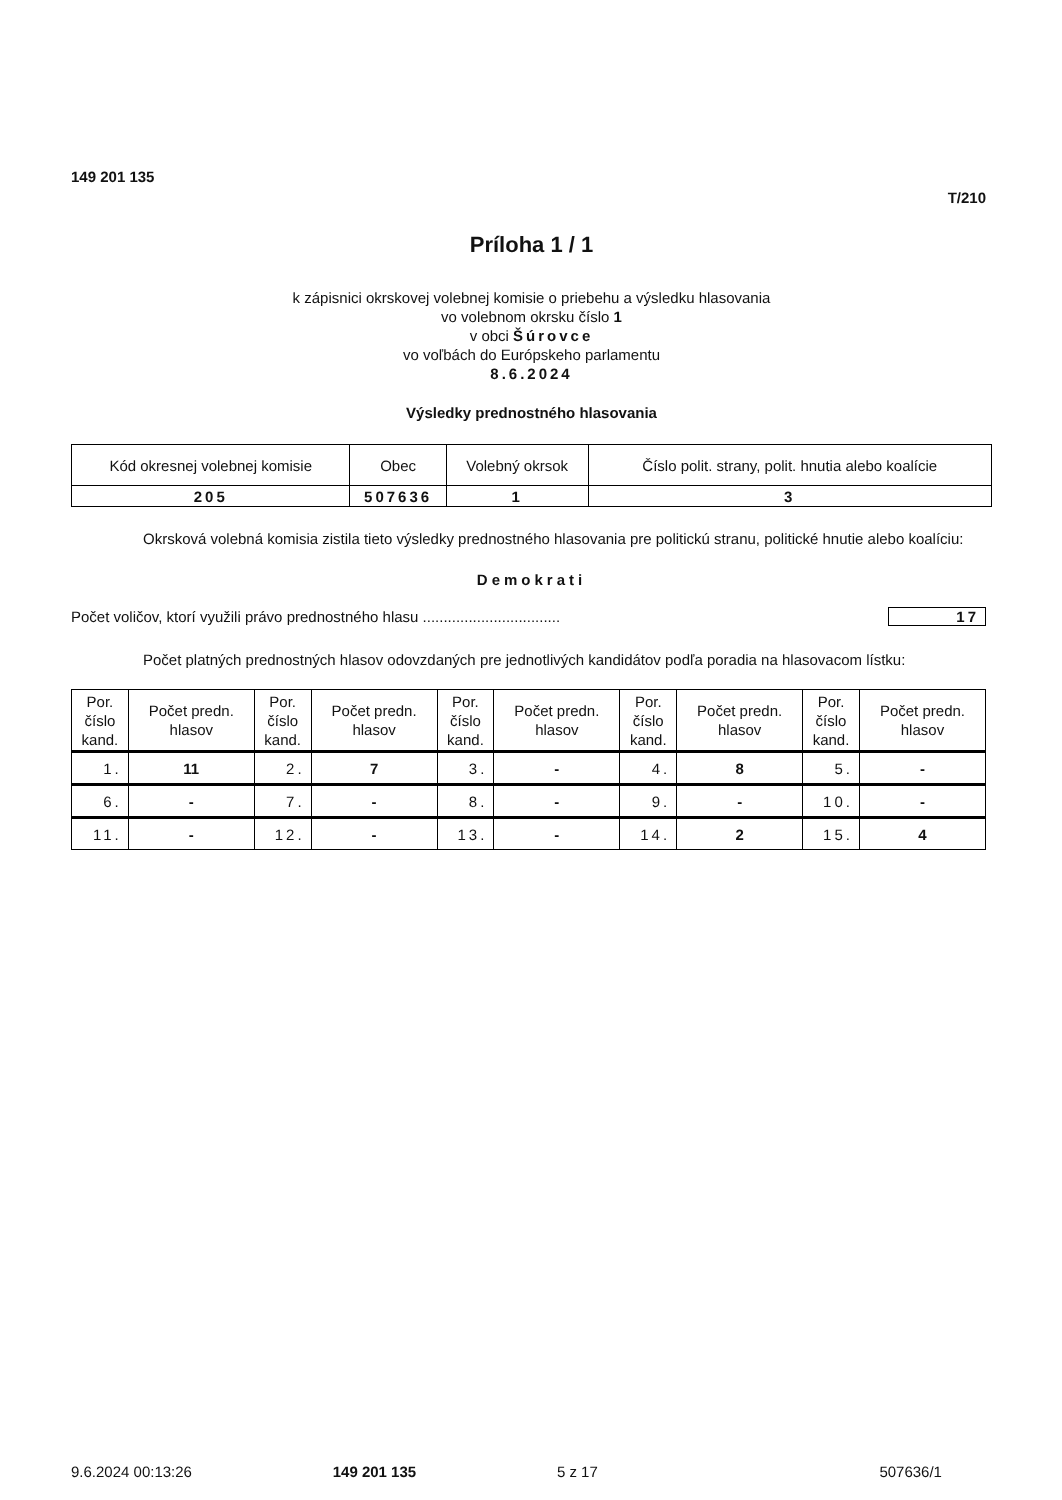149 201 135
T/210
Príloha 1 / 1
k zápisnici okrskovej volebnej komisie o priebehu a výsledku hlasovania
vo volebnom okrsku číslo 1
v obci Šúrovce
vo voľbách do Európskeho parlamentu
8.6.2024
Výsledky prednostného hlasovania
| Kód okresnej volebnej komisie | Obec | Volebný okrsok | Číslo polit. strany, polit. hnutia alebo koalície |
| --- | --- | --- | --- |
| 205 | 507636 | 1 | 3 |
Okrsková volebná komisia zistila tieto výsledky prednostného hlasovania pre politickú stranu, politické hnutie alebo koalíciu:
Demokrati
Počet voličov, ktorí využili právo prednostného hlasu ................................. 17
Počet platných prednostných hlasov odovzdaných pre jednotlivých kandidátov podľa poradia na hlasovacom lístku:
| Por. číslo kand. | Počet predn. hlasov | Por. číslo kand. | Počet predn. hlasov | Por. číslo kand. | Počet predn. hlasov | Por. číslo kand. | Počet predn. hlasov | Por. číslo kand. | Počet predn. hlasov |
| --- | --- | --- | --- | --- | --- | --- | --- | --- | --- |
| 1. | 11 | 2. | 7 | 3. | - | 4. | 8 | 5. | - |
| 6. | - | 7. | - | 8. | - | 9. | - | 10. | - |
| 11. | - | 12. | - | 13. | - | 14. | 2 | 15. | 4 |
9.6.2024 00:13:26 149 201 135 5 z 17 507636/1